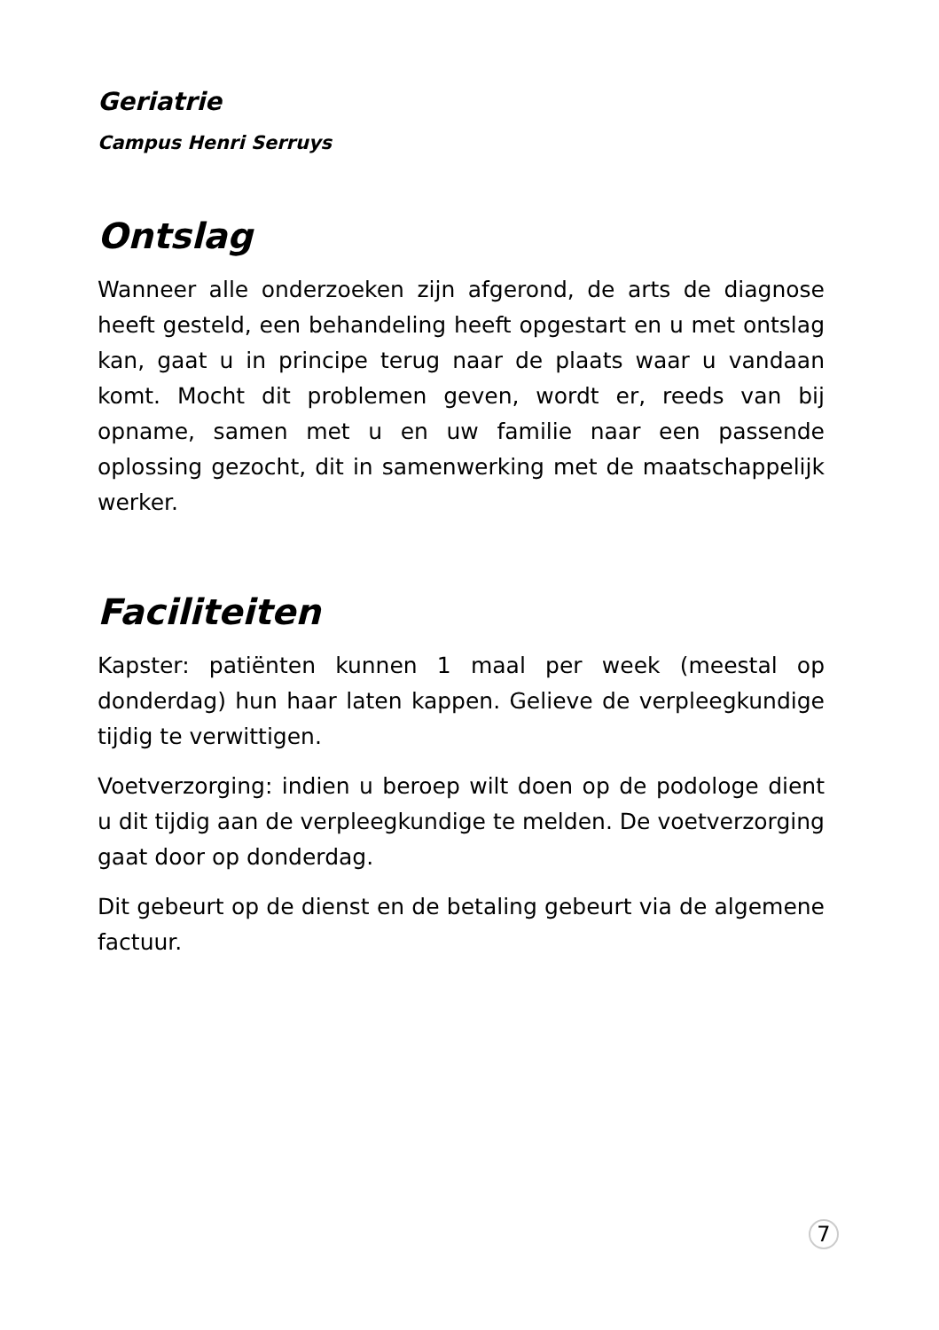Geriatrie
Campus Henri Serruys
Ontslag
Wanneer alle onderzoeken zijn afgerond, de arts de diagnose heeft gesteld, een behandeling heeft opgestart en u met ontslag kan, gaat u in principe terug naar de plaats waar u vandaan komt. Mocht dit problemen geven, wordt er, reeds van bij opname, samen met u en uw familie naar een passende oplossing gezocht, dit in samenwerking met de maatschappelijk werker.
Faciliteiten
Kapster: patiënten kunnen 1 maal per week (meestal op donderdag) hun haar laten kappen. Gelieve de verpleegkundige tijdig te verwittigen.
Voetverzorging: indien u beroep wilt doen op de podologe dient u dit tijdig aan de verpleegkundige te melden. De voetverzorging gaat door op donderdag.
Dit gebeurt op de dienst en de betaling gebeurt via de algemene factuur.
7